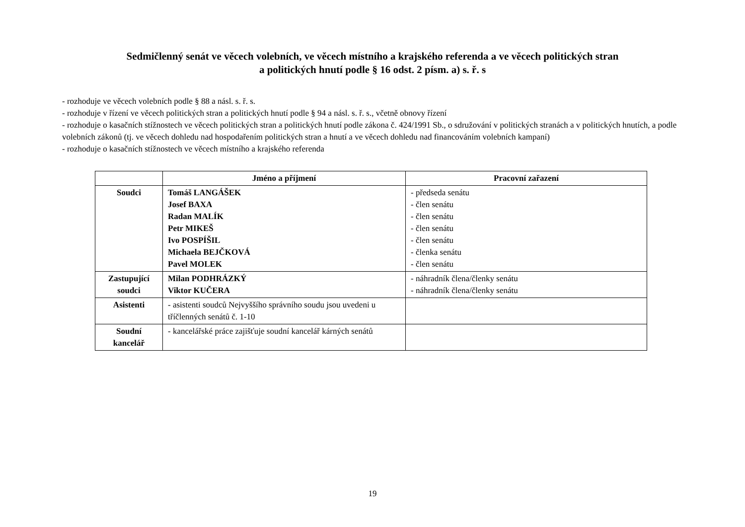Sedmičlenný senát ve věcech volebních, ve věcech místního a krajského referenda a ve věcech politických stran
a politických hnutí podle § 16 odst. 2 písm. a) s. ř. s
- rozhoduje ve věcech volebních podle § 88 a násl. s. ř. s.
- rozhoduje v řízení ve věcech politických stran a politických hnutí podle § 94 a násl. s. ř. s., včetně obnovy řízení
- rozhoduje o kasačních stížnostech ve věcech politických stran a politických hnutí podle zákona č. 424/1991 Sb., o sdružování v politických stranách a v politických hnutích, a podle volebních zákonů (tj. ve věcech dohledu nad hospodařením politických stran a hnutí a ve věcech dohledu nad financováním volebních kampaní)
- rozhoduje o kasačních stížnostech ve věcech místního a krajského referenda
| | Jméno a příjmení | Pracovní zařazení |
| --- | --- | --- |
| Soudci | Tomáš LANGÁŠEK Josef BAXA Radan MALÍK Petr MIKEŠ Ivo POSPÍŠIL Michaela BEJČKOVÁ Pavel MOLEK | - předseda senátu - člen senátu - člen senátu - člen senátu - člen senátu - členka senátu - člen senátu |
| Zastupující soudci | Milan PODHRÁZKÝ Viktor KUČERA | - náhradník člena/členky senátu - náhradník člena/členky senátu |
| Asistenti | - asistenti soudců Nejvyššího správního soudu jsou uvedeni u tříčlenných senátů č. 1-10 | |
| Soudní kancelář | - kancelářské práce zajišťuje soudní kancelář kárných senátů | |
19